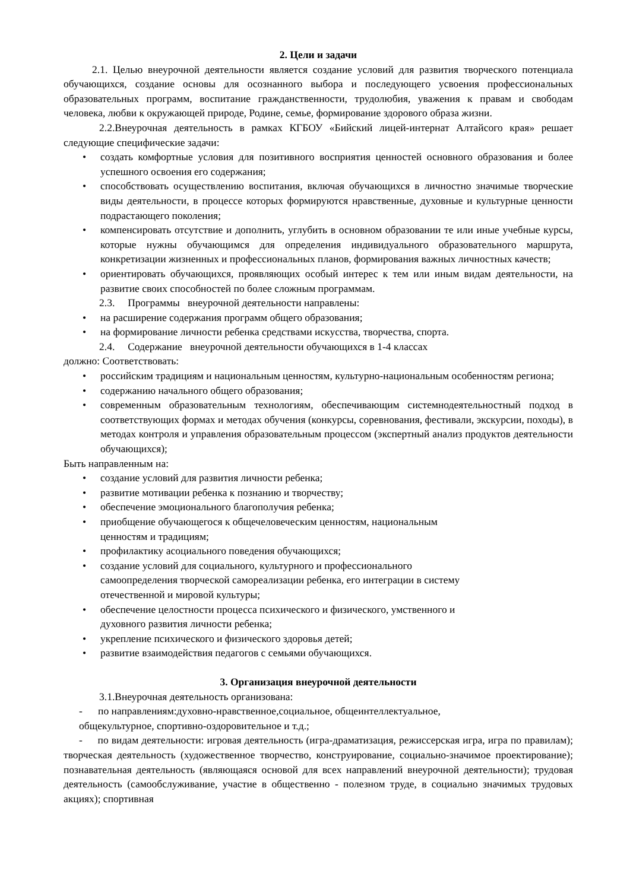2. Цели и задачи
2.1. Целью внеурочной деятельности является создание условий для развития творческого потенциала обучающихся, создание основы для осознанного выбора и последующего усвоения профессиональных образовательных программ, воспитание гражданственности, трудолюбия, уважения к правам и свободам человека, любви к окружающей природе, Родине, семье, формирование здорового образа жизни.
2.2.Внеурочная деятельность в рамках КГБОУ «Бийский лицей-интернат Алтайсого края» решает следующие специфические задачи:
• создать комфортные условия для позитивного восприятия ценностей основного образования и более успешного освоения его содержания;
• способствовать осуществлению воспитания, включая обучающихся в личностно значимые творческие виды деятельности, в процессе которых формируются нравственные, духовные и культурные ценности подрастающего поколения;
• компенсировать отсутствие и дополнить, углубить в основном образовании те или иные учебные курсы, которые нужны обучающимся для определения индивидуального образовательного маршрута, конкретизации жизненных и профессиональных планов, формирования важных личностных качеств;
• ориентировать обучающихся, проявляющих особый интерес к тем или иным видам деятельности, на развитие своих способностей по более сложным программам.
2.3. Программы внеурочной деятельности направлены:
• на расширение содержания программ общего образования;
• на формирование личности ребенка средствами искусства, творчества, спорта.
2.4. Содержание внеурочной деятельности обучающихся в 1-4 классах
должно: Соответствовать:
• российским традициям и национальным ценностям, культурно-национальным особенностям региона;
• содержанию начального общего образования;
• современным образовательным технологиям, обеспечивающим системнодеятельностный подход в соответствующих формах и методах обучения (конкурсы, соревнования, фестивали, экскурсии, походы), в методах контроля и управления образовательным процессом (экспертный анализ продуктов деятельности обучающихся);
Быть направленным на:
• создание условий для развития личности ребенка;
• развитие мотивации ребенка к познанию и творчеству;
• обеспечение эмоционального благополучия ребенка;
• приобщение обучающегося к общечеловеческим ценностям, национальным
ценностям и традициям;
• профилактику асоциального поведения обучающихся;
• создание условий для социального, культурного и профессионального
самоопределения творческой самореализации ребенка, его интеграции в систему
отечественной и мировой культуры;
• обеспечение целостности процесса психического и физического, умственного и
духовного развития личности ребенка;
• укрепление психического и физического здоровья детей;
• развитие взаимодействия педагогов с семьями обучающихся.
3. Организация внеурочной деятельности
3.1.Внеурочная деятельность организована:
- по направлениям:духовно-нравственное,социальное, общеинтеллектуальное,
общекультурное, спортивно-оздоровительное и т.д.;
- по видам деятельности: игровая деятельность (игра-драматизация, режиссерская игра, игра по правилам); творческая деятельность (художественное творчество, конструирование, социально-значимое проектирование); познавательная деятельность (являющаяся основой для всех направлений внеурочной деятельности); трудовая деятельность (самообслуживание, участие в общественно - полезном труде, в социально значимых трудовых акциях); спортивная